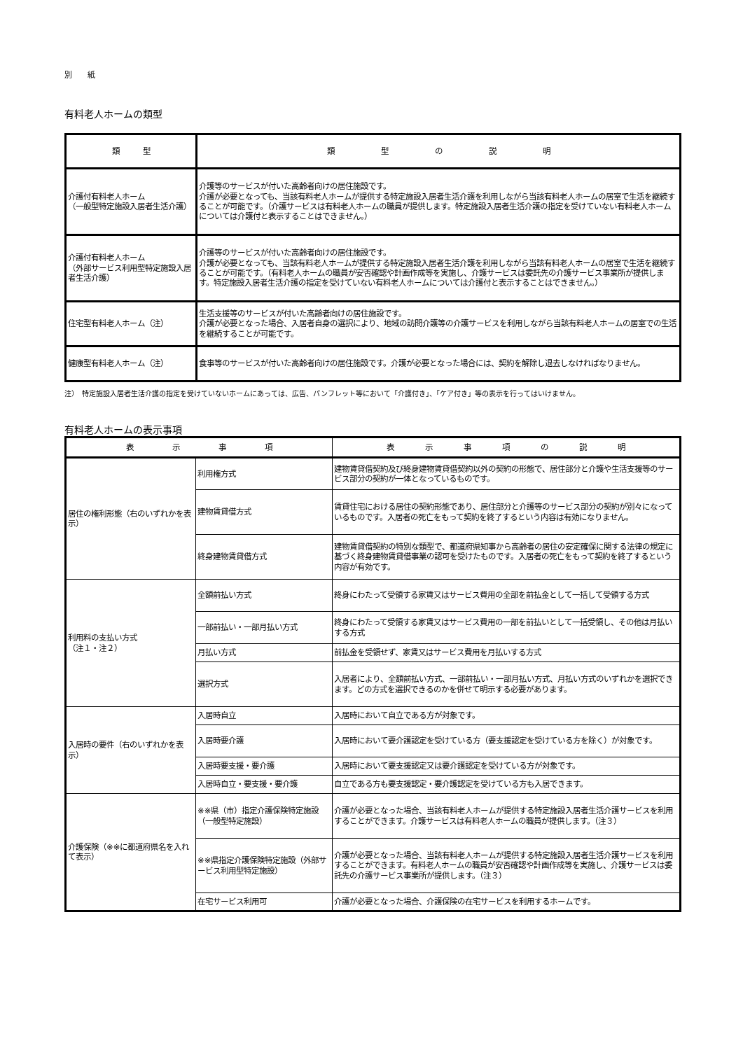別　　紙
有料老人ホームの類型
| 類 型 | 類 型 の 説 明 |
| --- | --- |
| 介護付有料老人ホーム （一般型特定施設入居者生活介護） | 介護等のサービスが付いた高齢者向けの居住施設です。 介護が必要となっても、当該有料老人ホームが提供する特定施設入居者生活介護を利用しながら当該有料老人ホームの居室で生活を継続することが可能です。（介護サービスは有料老人ホームの職員が提供します。特定施設入居者生活介護の指定を受けていない有料老人ホームについては介護付と表示することはできません。） |
| 介護付有料老人ホーム （外部サービス利用型特定施設入居者生活介護） | 介護等のサービスが付いた高齢者向けの居住施設です。 介護が必要となっても、当該有料老人ホームが提供する特定施設入居者生活介護を利用しながら当該有料老人ホームの居室で生活を継続することが可能です。（有料老人ホームの職員が安否確認や計画作成等を実施し、介護サービスは委託先の介護サービス事業所が提供します。特定施設入居者生活介護の指定を受けていない有料老人ホームについては介護付と表示することはできません。） |
| 住宅型有料老人ホーム（注） | 生活支援等のサービスが付いた高齢者向けの居住施設です。 介護が必要となった場合、入居者自身の選択により、地域の訪問介護等の介護サービスを利用しながら当該有料老人ホームの居室での生活を継続することが可能です。 |
| 健康型有料老人ホーム（注） | 食事等のサービスが付いた高齢者向けの居住施設です。介護が必要となった場合には、契約を解除し退去しなければなりません。 |
注）　特定施設入居者生活介護の指定を受けていないホームにあっては、広告、パンフレット等において「介護付き」、「ケア付き」等の表示を行ってはいけません。
有料老人ホームの表示事項
| 表 示 事 項 | | 表 示 事 項 の 説 明 |
| --- | --- | --- |
| 居住の権利形態（右のいずれかを表示） | 利用権方式 | 建物賃貸借契約及び終身建物賃貸借契約以外の契約の形態で、居住部分と介護や生活支援等のサービス部分の契約が一体となっているものです。 |
| | 建物賃貸借方式 | 賃貸住宅における居住の契約形態であり、居住部分と介護等のサービス部分の契約が別々になっているものです。入居者の死亡をもって契約を終了するという内容は有効になりません。 |
| | 終身建物賃貸借方式 | 建物賃貸借契約の特別な類型で、都道府県知事から高齢者の居住の安定確保に関する法律の規定に基づく終身建物賃貸借事業の認可を受けたものです。入居者の死亡をもって契約を終了するという内容が有効です。 |
| 利用料の支払い方式 （注１・注２） | 全額前払い方式 | 終身にわたって受領する家賃又はサービス費用の全部を前払金として一括して受領する方式 |
| | 一部前払い・一部月払い方式 | 終身にわたって受領する家賃又はサービス費用の一部を前払いとして一括受領し、その他は月払いする方式 |
| | 月払い方式 | 前払金を受領せず、家賃又はサービス費用を月払いする方式 |
| | 選択方式 | 入居者により、全額前払い方式、一部前払い・一部月払い方式、月払い方式のいずれかを選択できます。どの方式を選択できるのかを併せて明示する必要があります。 |
| 入居時の要件（右のいずれかを表示） | 入居時自立 | 入居時において自立である方が対象です。 |
| | 入居時要介護 | 入居時において要介護認定を受けている方（要支援認定を受けている方を除く）が対象です。 |
| | 入居時要支援・要介護 | 入居時において要支援認定又は要介護認定を受けている方が対象です。 |
| | 入居時自立・要支援・要介護 | 自立である方も要支援認定・要介護認定を受けている方も入居できます。 |
| 介護保険（※※に都道府県名を入れて表示） | ※※県（市）指定介護保険特定施設 （一般型特定施設） | 介護が必要となった場合、当該有料老人ホームが提供する特定施設入居者生活介護サービスを利用することができます。介護サービスは有料老人ホームの職員が提供します。（注３） |
| | ※※県指定介護保険特定施設（外部サービス利用型特定施設） | 介護が必要となった場合、当該有料老人ホームが提供する特定施設入居者生活介護サービスを利用することができます。有料老人ホームの職員が安否確認や計画作成等を実施し、介護サービスは委託先の介護サービス事業所が提供します。（注３） |
| | 在宅サービス利用可 | 介護が必要となった場合、介護保険の在宅サービスを利用するホームです。 |